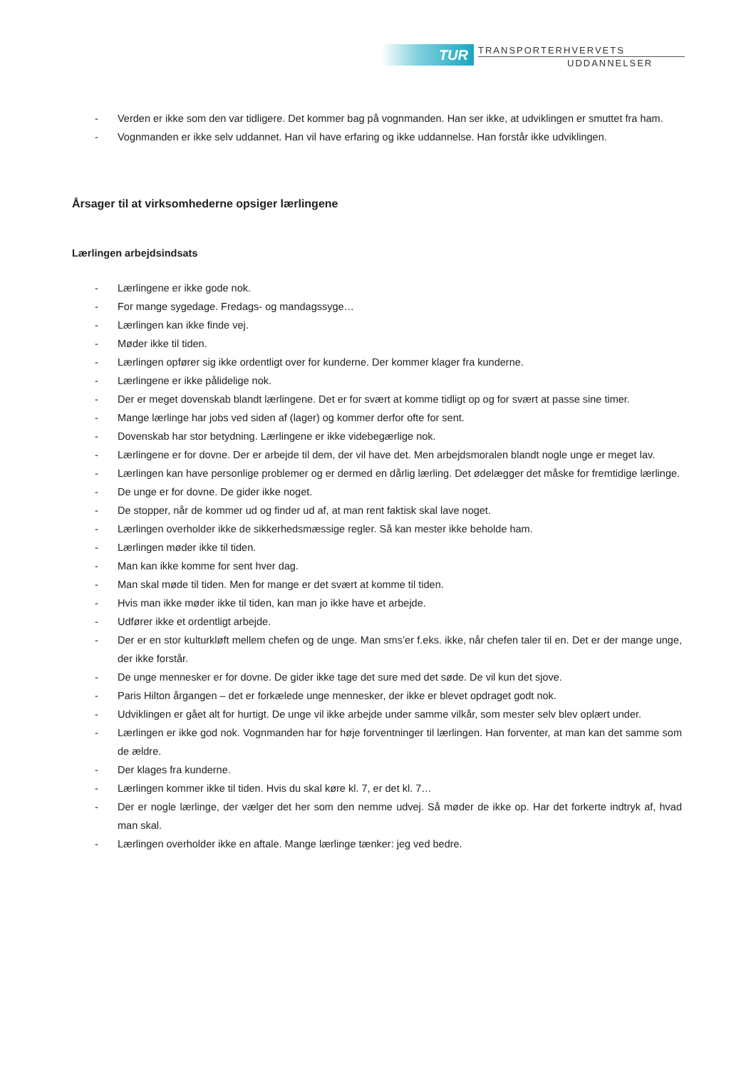TUR
TRANSPORTERHVERVETS
UDDANNELSER
- Verden er ikke som den var tidligere. Det kommer bag på vognmanden. Han ser ikke, at udviklingen er smuttet fra ham.
- Vognmanden er ikke selv uddannet. Han vil have erfaring og ikke uddannelse. Han forstår ikke udviklingen.
Årsager til at virksomhederne opsiger lærlingene
Lærlingen arbejdsindsats
- Lærlingene er ikke gode nok.
- For mange sygedage. Fredags- og mandagssyge…
- Lærlingen kan ikke finde vej.
- Møder ikke til tiden.
- Lærlingen opfører sig ikke ordentligt over for kunderne. Der kommer klager fra kunderne.
- Lærlingene er ikke pålidelige nok.
- Der er meget dovenskab blandt lærlingene. Det er for svært at komme tidligt op og for svært at passe sine timer.
- Mange lærlinge har jobs ved siden af (lager) og kommer derfor ofte for sent.
- Dovenskab har stor betydning. Lærlingene er ikke videbegærlige nok.
- Lærlingene er for dovne. Der er arbejde til dem, der vil have det. Men arbejdsmoralen blandt nogle unge er meget lav.
- Lærlingen kan have personlige problemer og er dermed en dårlig lærling. Det ødelægger det måske for fremtidige lærlinge.
- De unge er for dovne. De gider ikke noget.
- De stopper, når de kommer ud og finder ud af, at man rent faktisk skal lave noget.
- Lærlingen overholder ikke de sikkerhedsmæssige regler. Så kan mester ikke beholde ham.
- Lærlingen møder ikke til tiden.
- Man kan ikke komme for sent hver dag.
- Man skal møde til tiden. Men for mange er det svært at komme til tiden.
- Hvis man ikke møder ikke til tiden, kan man jo ikke have et arbejde.
- Udfører ikke et ordentligt arbejde.
- Der er en stor kulturkløft mellem chefen og de unge. Man sms’er f.eks. ikke, når chefen taler til en. Det er der mange unge, der ikke forstår.
- De unge mennesker er for dovne. De gider ikke tage det sure med det søde. De vil kun det sjove.
- Paris Hilton årgangen – det er forkælede unge mennesker, der ikke er blevet opdraget godt nok.
- Udviklingen er gået alt for hurtigt. De unge vil ikke arbejde under samme vilkår, som mester selv blev oplært under.
- Lærlingen er ikke god nok. Vognmanden har for høje forventninger til lærlingen. Han forventer, at man kan det samme som de ældre.
- Der klages fra kunderne.
- Lærlingen kommer ikke til tiden. Hvis du skal køre kl. 7, er det kl. 7…
- Der er nogle lærlinge, der vælger det her som den nemme udvej. Så møder de ikke op. Har det forkerte indtryk af, hvad man skal.
- Lærlingen overholder ikke en aftale. Mange lærlinge tænker: jeg ved bedre.